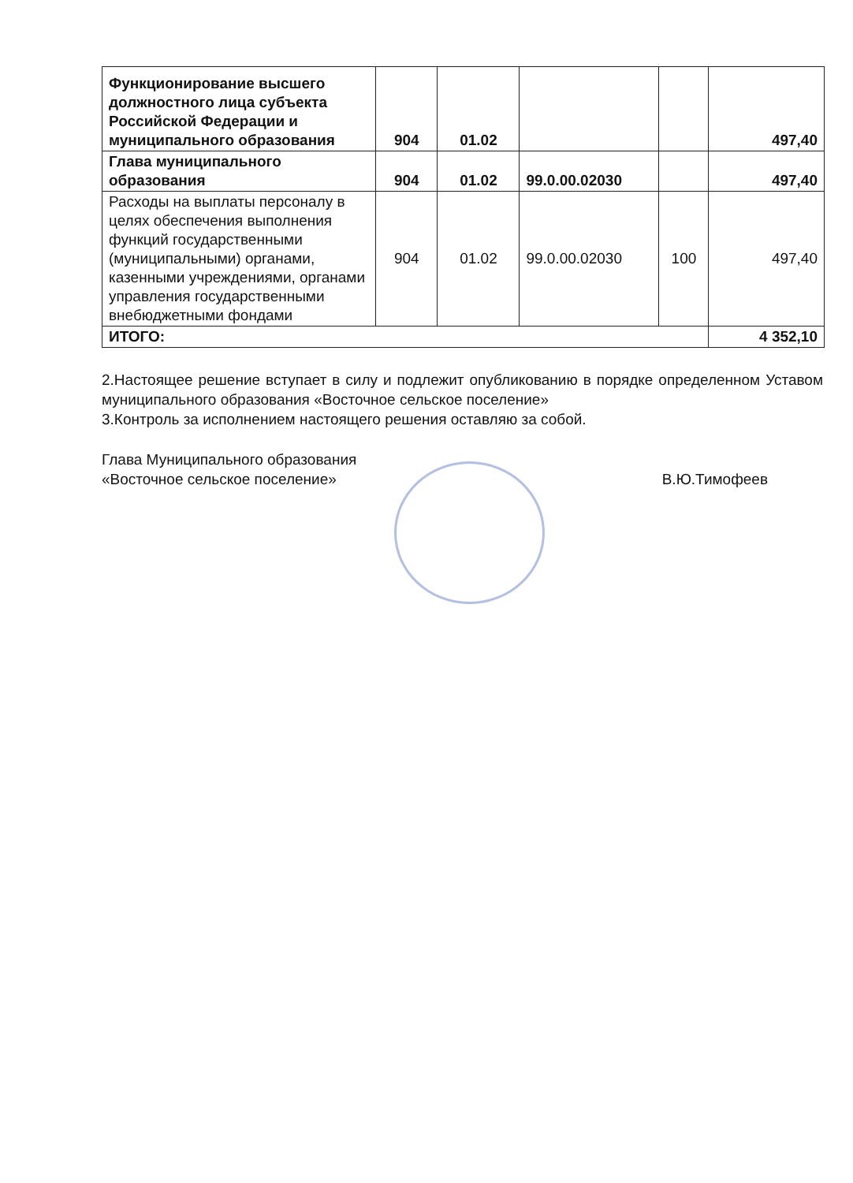| Функционирование высшего должностного лица субъекта Российской Федерации и муниципального образования | 904 | 01.02 | | | 497,40 |
| Глава муниципального образования | 904 | 01.02 | 99.0.00.02030 | | 497,40 |
| Расходы на выплаты персоналу в целях обеспечения выполнения функций государственными (муниципальными) органами, казенными учреждениями, органами управления государственными внебюджетными фондами | 904 | 01.02 | 99.0.00.02030 | 100 | 497,40 |
| ИТОГО: | | | | | 4 352,10 |
2.Настоящее решение вступает в силу и подлежит опубликованию в порядке определенном Уставом муниципального образования «Восточное сельское поселение»
3.Контроль за исполнением настоящего решения оставляю за собой.
Глава Муниципального образования
«Восточное сельское поселение»
В.Ю.Тимофеев